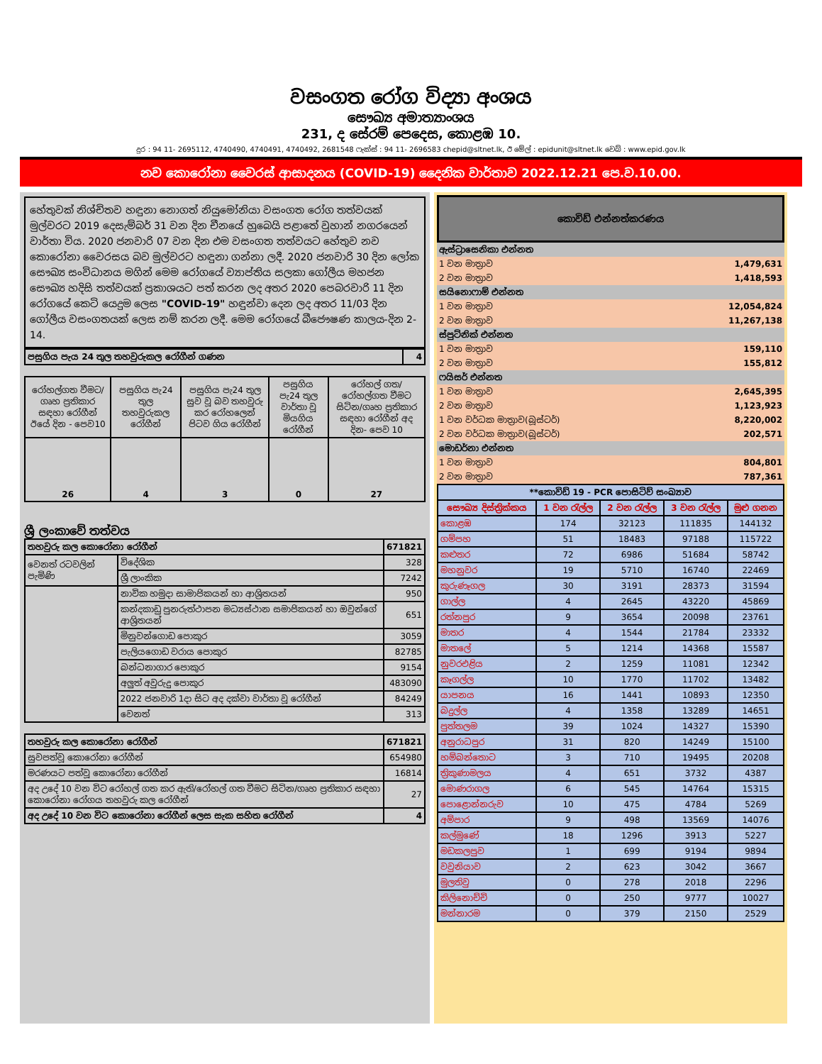වසංගත රෝග විද්‍යා අංශය
සෞඛ්‍ය අමාත්‍යාංශය
231, ද සේරම් පෙදෙස, කොළඹ 10.
දුර : 94 11- 2695112, 4740490, 4740491, 4740492, 2681548 ෆැක්ස් : 94 11- 2696583 chepid@sltnet.lk, ඊ මේල් : epidunit@sltnet.lk වෙබ් : www.epid.gov.lk
නව කොරෝනා වෛරස් ආසාදනය (COVID-19) දෛනික වාර්තාව 2022.12.21 පෙ.ව.10.00.
හේතුවක් නිශ්චිතව හඳුනා නොගත් නියුමෝනියා වසංගත රෝග තත්වයක් මුල්වරට 2019 දෙසැම්බර් 31 වන දින චීනයේ හුබෙයි පළාතේ වුහාන් නගරයෙන් වාර්තා විය. 2020 ජනවාරි 07 වන දින එම වසංගත තත්වයට හේතුව නව කොරෝනා වෛරසය බව මුල්වරට හඳුනා ගන්නා ලදී. 2020 ජනවාරි 30 දින ලෝක සෞඛ්‍ය සංවිධානය මගින් මෙම රෝගයේ ව්‍යාප්තිය සලකා ගෝලීය මහජන සෞඛ්‍ය හදිසි තත්වයක් ප්‍රකාශයට පත් කරන ලද අතර 2020 පෙබරවාරි 11 දින රෝගයේ කෙටි යෙදුම ලෙස "COVID-19" හඳුන්වා දෙන ලද අතර 11/03 දින ගෝලීය වසංගතයක් ලෙස නම් කරන ලදී. මෙම රෝගයේ බීජෞෂණ කාලය-දින 2-14.
| පසුගිය පැය 24 තුල තහවුරුකල රෝගීන් ගණන | 4 |
| රෝහල්ගත වීමට/ ගෘහ ප්‍රතිකාර සඳහා රෝගීන් ඊයේ දින - පෙව10 | පසුගිය පැ24 තුල තහවුරුකල රෝගීන් | පසුගිය පැ24 තුල සුව වූ බව තහවුරු කර රෝහලෙන් පිටව ගිය රෝගීන් | පසුගිය පැ24 තුල වාර්තා වූ මියගිය රෝගීන් | රෝහල් ගත/ රෝහල්ගත වීමට සිටින/ගෘහ ප්‍රතිකාර සඳහා රෝගීන් අද දින- පෙව 10 |
| 26 | 4 | 3 | 0 | 27 |
ශ්‍රී ලංකාවේ තත්වය
| තහවුරු කල කොරෝනා රෝගීන් | | 671821 |
| වෙනත් රටවලින් පැමිණි | විදේශික | 328 |
| | ශ්‍රී ලාංකික | 7242 |
| | නාවික හමුදා සාමාජිකයන් හා ආශ්‍රිතයන් | 950 |
| | කන්දකාඩු පුනරුත්ථාපන මධ්‍යස්ථාන සමාජිකයන් හා ඔවුන්ගේ ආශ්‍රිතයන් | 651 |
| | මිනුවන්ගොඩ පොකුර | 3059 |
| | පැලියගොඩ වරාය පොකුර | 82785 |
| | බන්ධනාගාර පොකුර | 9154 |
| | අලුත් අවුරුදු පොකුර | 483090 |
| | 2022 ජනවාරි 1දා සිට අද දක්වා වාර්තා වූ රෝගීන් | 84249 |
| | වෙනත් | 313 |
| තහවුරු කල කොරෝනා රෝගීන් | 671821 |
| සුවපත්වූ කොරෝනා රෝගීන් | 654980 |
| මරණයට පත්වූ කොරෝනා රෝගීන් | 16814 |
| අද උදේ 10 වන විට රෝහල් ගත කර ඇති/රෝහල් ගත වීමට සිටින/ගෘහ ප්‍රතිකාර සඳහා කොරෝනා රෝගය තහවුරු කල රෝගීන් | 27 |
| අද උදේ 10 වන විට කොරෝනා රෝගීන් ලෙස සැක සහිත රෝගීන් | 4 |
කොවිඩ් එන්නත්කරණය
| ඇස්ට්‍රාසෙනිකා එන්නත | |
| 1 වන මාත්‍රාව | 1,479,631 |
| 2 වන මාත්‍රාව | 1,418,593 |
| සයිනොෆාම් එන්නත | |
| 1 වන මාත්‍රාව | 12,054,824 |
| 2 වන මාත්‍රාව | 11,267,138 |
| ස්පුට්නික් එන්නත | |
| 1 වන මාත්‍රාව | 159,110 |
| 2 වන මාත්‍රාව | 155,812 |
| ෆයිසර් එන්නත | |
| 1 වන මාත්‍රාව | 2,645,395 |
| 2 වන මාත්‍රාව | 1,123,923 |
| 1 වන වර්ධක මාත්‍රාව(බූස්ටර්) | 8,220,002 |
| 2 වන වර්ධක මාත්‍රාව(බූස්ටර්) | 202,571 |
| මොඩර්නා එන්නත | |
| 1 වන මාත්‍රාව | 804,801 |
| 2 වන මාත්‍රාව | 787,361 |
| **කොවිඩ් 19 - PCR පොසිටිව් සංඛ්‍යාව | | | | |
| සෞඛ්‍ය දිස්ත්‍රික්කය | 1 වන රැල්ල | 2 වන රැල්ල | 3 වන රැල්ල | මුළු ගනන |
| කොළඹ | 174 | 32123 | 111835 | 144132 |
| ගම්පහ | 51 | 18483 | 97188 | 115722 |
| කළුතර | 72 | 6986 | 51684 | 58742 |
| මහනුවර | 19 | 5710 | 16740 | 22469 |
| කුරුණෑගල | 30 | 3191 | 28373 | 31594 |
| ගාල්ල | 4 | 2645 | 43220 | 45869 |
| රත්නපුර | 9 | 3654 | 20098 | 23761 |
| මාතර | 4 | 1544 | 21784 | 23332 |
| මාතලේ | 5 | 1214 | 14368 | 15587 |
| නුවරඑළිය | 2 | 1259 | 11081 | 12342 |
| කෑගල්ල | 10 | 1770 | 11702 | 13482 |
| යාපනය | 16 | 1441 | 10893 | 12350 |
| බදුල්ල | 4 | 1358 | 13289 | 14651 |
| පුත්තලම | 39 | 1024 | 14327 | 15390 |
| අනුරාධපුර | 31 | 820 | 14249 | 15100 |
| හම්බන්තොට | 3 | 710 | 19495 | 20208 |
| ත්‍රිකුණාමලය | 4 | 651 | 3732 | 4387 |
| මොණරාගල | 6 | 545 | 14764 | 15315 |
| පොළොන්නරුව | 10 | 475 | 4784 | 5269 |
| අම්පාර | 9 | 498 | 13569 | 14076 |
| කල්මුණේ | 18 | 1296 | 3913 | 5227 |
| මඩකලපුව | 1 | 699 | 9194 | 9894 |
| වවුනියාව | 2 | 623 | 3042 | 3667 |
| මුලතිවු | 0 | 278 | 2018 | 2296 |
| කිලිනොච්චි | 0 | 250 | 9777 | 10027 |
| මන්නාරම | 0 | 379 | 2150 | 2529 |